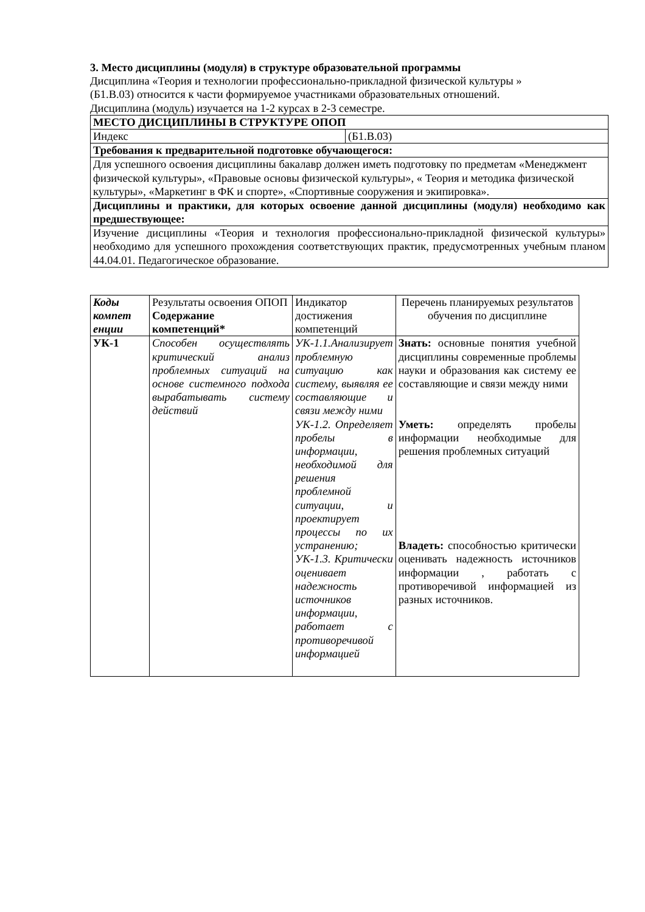3. Место дисциплины (модуля) в структуре образовательной программы
Дисциплина «Теория и технологии профессионально-прикладной физической культуры »
(Б1.В.03) относится к части формируемое участниками образовательных отношений.
Дисциплина (модуль) изучается на 1-2 курсах в 2-3 семестре.
| МЕСТО ДИСЦИПЛИНЫ В СТРУКТУРЕ ОПОП | |
| --- | --- |
| Индекс | (Б1.В.03) |
| Требования к предварительной подготовке обучающегося: | |
| Для успешного освоения дисциплины бакалавр должен иметь подготовку по предметам «Менеджмент физической культуры», «Правовые основы физической культуры», « Теория и методика физической культуры», «Маркетинг в ФК и спорте», «Спортивные сооружения и экипировка». | |
| Дисциплины и практики, для которых освоение данной дисциплины (модуля) необходимо как предшествующее: | |
| Изучение дисциплины «Теория и технология профессионально-прикладной физической культуры» необходимо для успешного прохождения соответствующих практик, предусмотренных учебным планом 44.04.01. Педагогическое образование. | |
| Коды компет енции | Результаты освоения ОПОП Содержание компетенций* | Индикатор достижения компетенций | Перечень планируемых результатов обучения по дисциплине |
| УК-1 | Способен осуществлять критический анализ проблемных ситуаций на основе системного подхода вырабатывать систему действий | УК-1.1.Анализирует проблемную ситуацию как систему, выявляя ее составляющие и связи между ними УК-1.2. Определяет пробелы в информации, необходимой для решения проблемной ситуации, и проектирует процессы по их устранению; УК-1.3. Критически оценивает надежность источников информации, работает с противоречивой информацией | Знать: основные понятия учебной дисциплины современные проблемы науки и образования как систему ее составляющие и связи между ними Уметь: определять пробелы информации необходимые для решения проблемных ситуаций Владеть: способностью критически оценивать надежность источников информации , работать с противоречивой информацией из разных источников. |